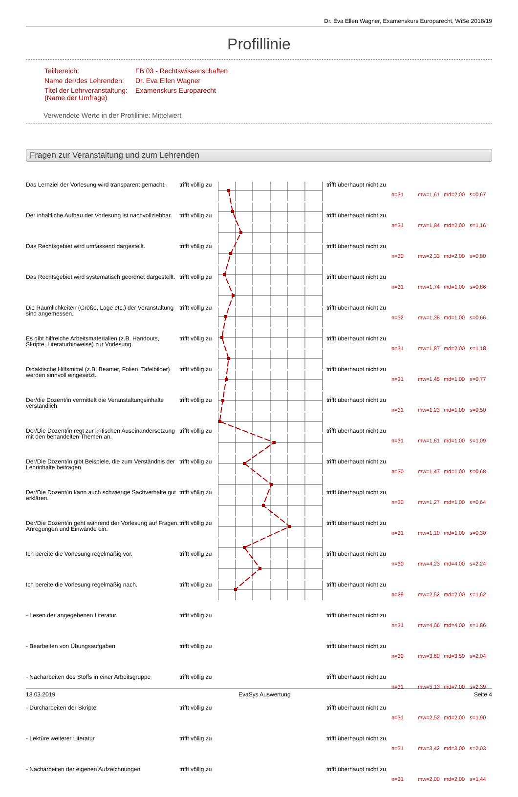Dr. Eva Ellen Wagner, Examenskurs Europarecht, WiSe 2018/19
Profillinie
| Teilbereich: | FB 03 - Rechtswissenschaften |
| Name der/des Lehrenden: | Dr. Eva Ellen Wagner |
| Titel der Lehrveranstaltung: (Name der Umfrage) | Examenskurs Europarecht |
Verwendete Werte in der Profillinie: Mittelwert
Fragen zur Veranstaltung und zum Lehrenden
| Das Lernziel der Vorlesung wird transparent gemacht. | trifft völlig zu | | trifft überhaupt nicht zu | n=31 | mw=1,61 | md=2,00 | s=0,67 |
| Der inhaltliche Aufbau der Vorlesung ist nachvollziehbar. | trifft völlig zu | | trifft überhaupt nicht zu | n=31 | mw=1,84 | md=2,00 | s=1,16 |
| Das Rechtsgebiet wird umfassend dargestellt. | trifft völlig zu | | trifft überhaupt nicht zu | n=30 | mw=2,33 | md=2,00 | s=0,80 |
| Das Rechtsgebiet wird systematisch geordnet dargestellt. | trifft völlig zu | | trifft überhaupt nicht zu | n=31 | mw=1,74 | md=1,00 | s=0,86 |
| Die Räumlichkeiten (Größe, Lage etc.) der Veranstaltung sind angemessen. | trifft völlig zu | | trifft überhaupt nicht zu | n=32 | mw=1,38 | md=1,00 | s=0,66 |
| Es gibt hilfreiche Arbeitsmaterialien (z.B. Handouts, Skripte, Literaturhinweise) zur Vorlesung. | trifft völlig zu | | trifft überhaupt nicht zu | n=31 | mw=1,87 | md=2,00 | s=1,18 |
| Didaktische Hilfsmittel (z.B. Beamer, Folien, Tafelbilder) werden sinnvoll eingesetzt. | trifft völlig zu | | trifft überhaupt nicht zu | n=31 | mw=1,45 | md=1,00 | s=0,77 |
| Der/die Dozent/in vermittelt die Veranstaltungsinhalte verständlich. | trifft völlig zu | | trifft überhaupt nicht zu | n=31 | mw=1,23 | md=1,00 | s=0,50 |
| Der/Die Dozent/in regt zur kritischen Auseinandersetzung mit den behandelten Themen an. | trifft völlig zu | | trifft überhaupt nicht zu | n=31 | mw=1,61 | md=1,00 | s=1,09 |
| Der/Die Dozent/in gibt Beispiele, die zum Verständnis der Lehrinhalte beitragen. | trifft völlig zu | | trifft überhaupt nicht zu | n=30 | mw=1,47 | md=1,00 | s=0,68 |
| Der/Die Dozent/in kann auch schwierige Sachverhalte gut erklären. | trifft völlig zu | | trifft überhaupt nicht zu | n=30 | mw=1,27 | md=1,00 | s=0,64 |
| Der/Die Dozent/in geht während der Vorlesung auf Fragen, Anregungen und Einwände ein. | trifft völlig zu | | trifft überhaupt nicht zu | n=31 | mw=1,10 | md=1,00 | s=0,30 |
| Ich bereite die Vorlesung regelmäßig vor. | trifft völlig zu | | trifft überhaupt nicht zu | n=30 | mw=4,23 | md=4,00 | s=2,24 |
| Ich bereite die Vorlesung regelmäßig nach. | trifft völlig zu | | trifft überhaupt nicht zu | n=29 | mw=2,52 | md=2,00 | s=1,62 |
| - Lesen der angegebenen Literatur | trifft völlig zu | | trifft überhaupt nicht zu | n=31 | mw=4,06 | md=4,00 | s=1,86 |
| - Bearbeiten von Übungsaufgaben | trifft völlig zu | | trifft überhaupt nicht zu | n=30 | mw=3,60 | md=3,50 | s=2,04 |
| - Nacharbeiten des Stoffs in einer Arbeitsgruppe | trifft völlig zu | | trifft überhaupt nicht zu | n=31 | mw=5,13 | md=7,00 | s=2,39 |
| - Durcharbeiten der Skripte | trifft völlig zu | | trifft überhaupt nicht zu | n=31 | mw=2,52 | md=2,00 | s=1,90 |
| - Lektüre weiterer Literatur | trifft völlig zu | | trifft überhaupt nicht zu | n=31 | mw=3,42 | md=3,00 | s=2,03 |
| - Nacharbeiten der eigenen Aufzeichnungen | trifft völlig zu | | trifft überhaupt nicht zu | n=31 | mw=2,00 | md=2,00 | s=1,44 |
13.03.2019 EvaSys Auswertung Seite 4